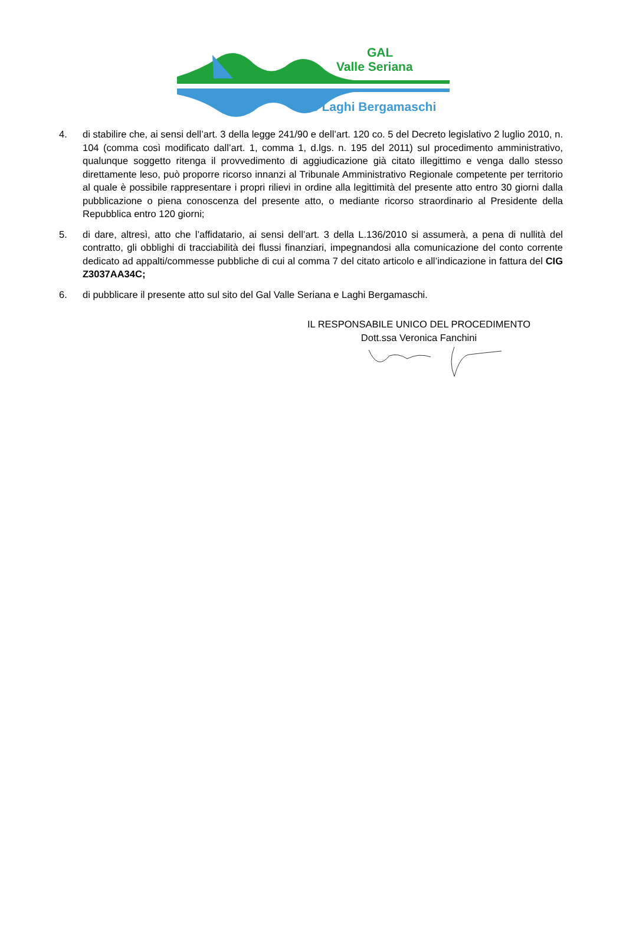GAL
Valle Seriana
e Laghi Bergamaschi
4. di stabilire che, ai sensi dell’art. 3 della legge 241/90 e dell’art. 120 co. 5 del Decreto legislativo 2 luglio 2010, n. 104 (comma così modificato dall’art. 1, comma 1, d.lgs. n. 195 del 2011) sul procedimento amministrativo, qualunque soggetto ritenga il provvedimento di aggiudicazione già citato illegittimo e venga dallo stesso direttamente leso, può proporre ricorso innanzi al Tribunale Amministrativo Regionale competente per territorio al quale è possibile rappresentare i propri rilievi in ordine alla legittimità del presente atto entro 30 giorni dalla pubblicazione o piena conoscenza del presente atto, o mediante ricorso straordinario al Presidente della Repubblica entro 120 giorni;
5. di dare, altresì, atto che l’affidatario, ai sensi dell’art. 3 della L.136/2010 si assumerà, a pena di nullità del contratto, gli obblighi di tracciabilità dei flussi finanziari, impegnandosi alla comunicazione del conto corrente dedicato ad appalti/commesse pubbliche di cui al comma 7 del citato articolo e all’indicazione in fattura del CIG Z3037AA34C;
6. di pubblicare il presente atto sul sito del Gal Valle Seriana e Laghi Bergamaschi.
IL RESPONSABILE UNICO DEL PROCEDIMENTO
Dott.ssa Veronica Fanchini